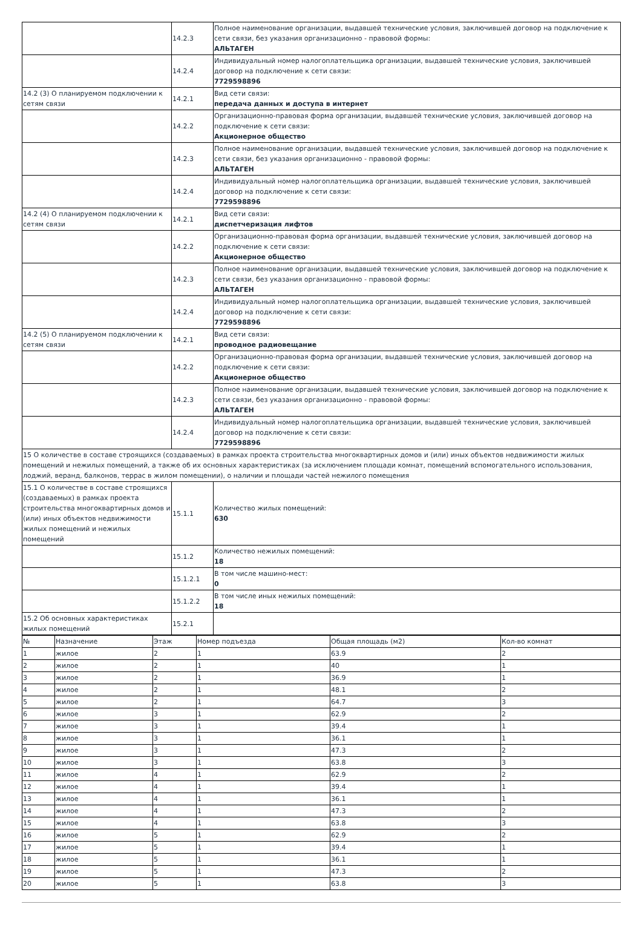| | 14.2.3 | Полное наименование организации, выдавшей технические условия, заключившей договор на подключение к сети связи, без указания организационно - правовой формы: АЛЬТАГЕН |
| | 14.2.4 | Индивидуальный номер налогоплательщика организации, выдавшей технические условия, заключившей договор на подключение к сети связи: 7729598896 |
| 14.2 (3) О планируемом подключении к сетям связи | 14.2.1 | Вид сети связи: передача данных и доступа в интернет |
| | 14.2.2 | Организационно-правовая форма организации, выдавшей технические условия, заключившей договор на подключение к сети связи: Акционерное общество |
| | 14.2.3 | Полное наименование организации, выдавшей технические условия, заключившей договор на подключение к сети связи, без указания организационно - правовой формы: АЛЬТАГЕН |
| | 14.2.4 | Индивидуальный номер налогоплательщика организации, выдавшей технические условия, заключившей договор на подключение к сети связи: 7729598896 |
| 14.2 (4) О планируемом подключении к сетям связи | 14.2.1 | Вид сети связи: диспетчеризация лифтов |
| | 14.2.2 | Организационно-правовая форма организации, выдавшей технические условия, заключившей договор на подключение к сети связи: Акционерное общество |
| | 14.2.3 | Полное наименование организации, выдавшей технические условия, заключившей договор на подключение к сети связи, без указания организационно - правовой формы: АЛЬТАГЕН |
| | 14.2.4 | Индивидуальный номер налогоплательщика организации, выдавшей технические условия, заключившей договор на подключение к сети связи: 7729598896 |
| 14.2 (5) О планируемом подключении к сетям связи | 14.2.1 | Вид сети связи: проводное радиовещание |
| | 14.2.2 | Организационно-правовая форма организации, выдавшей технические условия, заключившей договор на подключение к сети связи: Акционерное общество |
| | 14.2.3 | Полное наименование организации, выдавшей технические условия, заключившей договор на подключение к сети связи, без указания организационно - правовой формы: АЛЬТАГЕН |
| | 14.2.4 | Индивидуальный номер налогоплательщика организации, выдавшей технические условия, заключившей договор на подключение к сети связи: 7729598896 |
| 15 О количестве в составе строящихся (создаваемых) в рамках проекта строительства многоквартирных домов и (или) иных объектов недвижимости жилых помещений и нежилых помещений, а также об их основных характеристиках (за исключением площади комнат, помещений вспомогательного использования, лоджий, веранд, балконов, террас в жилом помещении), о наличии и площади частей нежилого помещения | | |
| 15.1 О количестве в составе строящихся (создаваемых) в рамках проекта строительства многоквартирных домов и (или) иных объектов недвижимости жилых помещений и нежилых помещений | 15.1.1 | Количество жилых помещений: 630 |
| | 15.1.2 | Количество нежилых помещений: 18 |
| | 15.1.2.1 | В том числе машино-мест: 0 |
| | 15.1.2.2 | В том числе иных нежилых помещений: 18 |
| 15.2 Об основных характеристиках жилых помещений | 15.2.1 | |
| № | Назначение | Этаж | Номер подъезда | Общая площадь (м2) | Кол-во комнат |
| --- | --- | --- | --- | --- | --- |
| 1 | жилое | 2 | 1 | 63.9 | 2 |
| 2 | жилое | 2 | 1 | 40 | 1 |
| 3 | жилое | 2 | 1 | 36.9 | 1 |
| 4 | жилое | 2 | 1 | 48.1 | 2 |
| 5 | жилое | 2 | 1 | 64.7 | 3 |
| 6 | жилое | 3 | 1 | 62.9 | 2 |
| 7 | жилое | 3 | 1 | 39.4 | 1 |
| 8 | жилое | 3 | 1 | 36.1 | 1 |
| 9 | жилое | 3 | 1 | 47.3 | 2 |
| 10 | жилое | 3 | 1 | 63.8 | 3 |
| 11 | жилое | 4 | 1 | 62.9 | 2 |
| 12 | жилое | 4 | 1 | 39.4 | 1 |
| 13 | жилое | 4 | 1 | 36.1 | 1 |
| 14 | жилое | 4 | 1 | 47.3 | 2 |
| 15 | жилое | 4 | 1 | 63.8 | 3 |
| 16 | жилое | 5 | 1 | 62.9 | 2 |
| 17 | жилое | 5 | 1 | 39.4 | 1 |
| 18 | жилое | 5 | 1 | 36.1 | 1 |
| 19 | жилое | 5 | 1 | 47.3 | 2 |
| 20 | жилое | 5 | 1 | 63.8 | 3 |